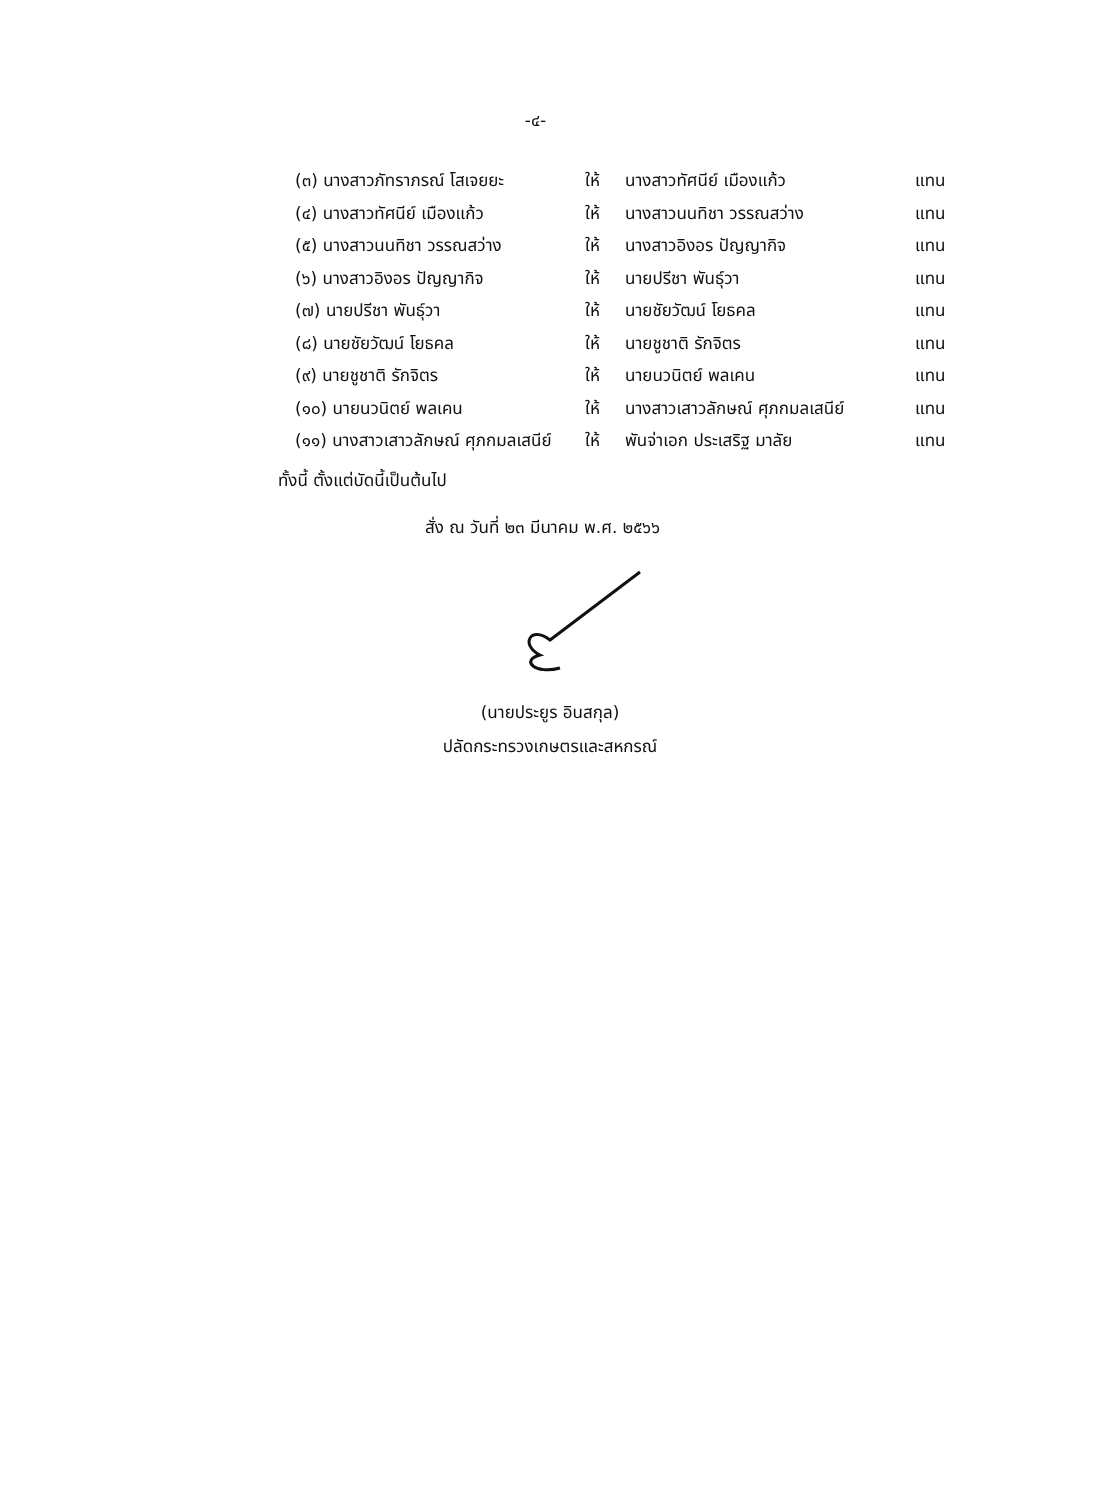-๔-
| (๓) นางสาวภัทราภรณ์ โสเจยยะ | ให้ | นางสาวทัศนีย์ เมืองแก้ว | แทน |
| (๔) นางสาวทัศนีย์ เมืองแก้ว | ให้ | นางสาวนนทิชา วรรณสว่าง | แทน |
| (๕) นางสาวนนทิชา วรรณสว่าง | ให้ | นางสาวอิงอร ปัญญากิจ | แทน |
| (๖) นางสาวอิงอร ปัญญากิจ | ให้ | นายปรีชา พันธุ์วา | แทน |
| (๗) นายปรีชา พันธุ์วา | ให้ | นายชัยวัฒน์ โยธคล | แทน |
| (๘) นายชัยวัฒน์ โยธคล | ให้ | นายชูชาติ รักจิตร | แทน |
| (๙) นายชูชาติ รักจิตร | ให้ | นายนวนิตย์ พลเคน | แทน |
| (๑๐) นายนวนิตย์ พลเคน | ให้ | นางสาวเสาวลักษณ์ ศุภกมลเสนีย์ | แทน |
| (๑๑) นางสาวเสาวลักษณ์ ศุภกมลเสนีย์ | ให้ | พันจ่าเอก ประเสริฐ มาลัย | แทน |
ทั้งนี้ ตั้งแต่บัดนี้เป็นต้นไป
สั่ง ณ วันที่ ๒๓ มีนาคม พ.ศ. ๒๕๖๖
(นายประยูร อินสกุล)
ปลัดกระทรวงเกษตรและสหกรณ์